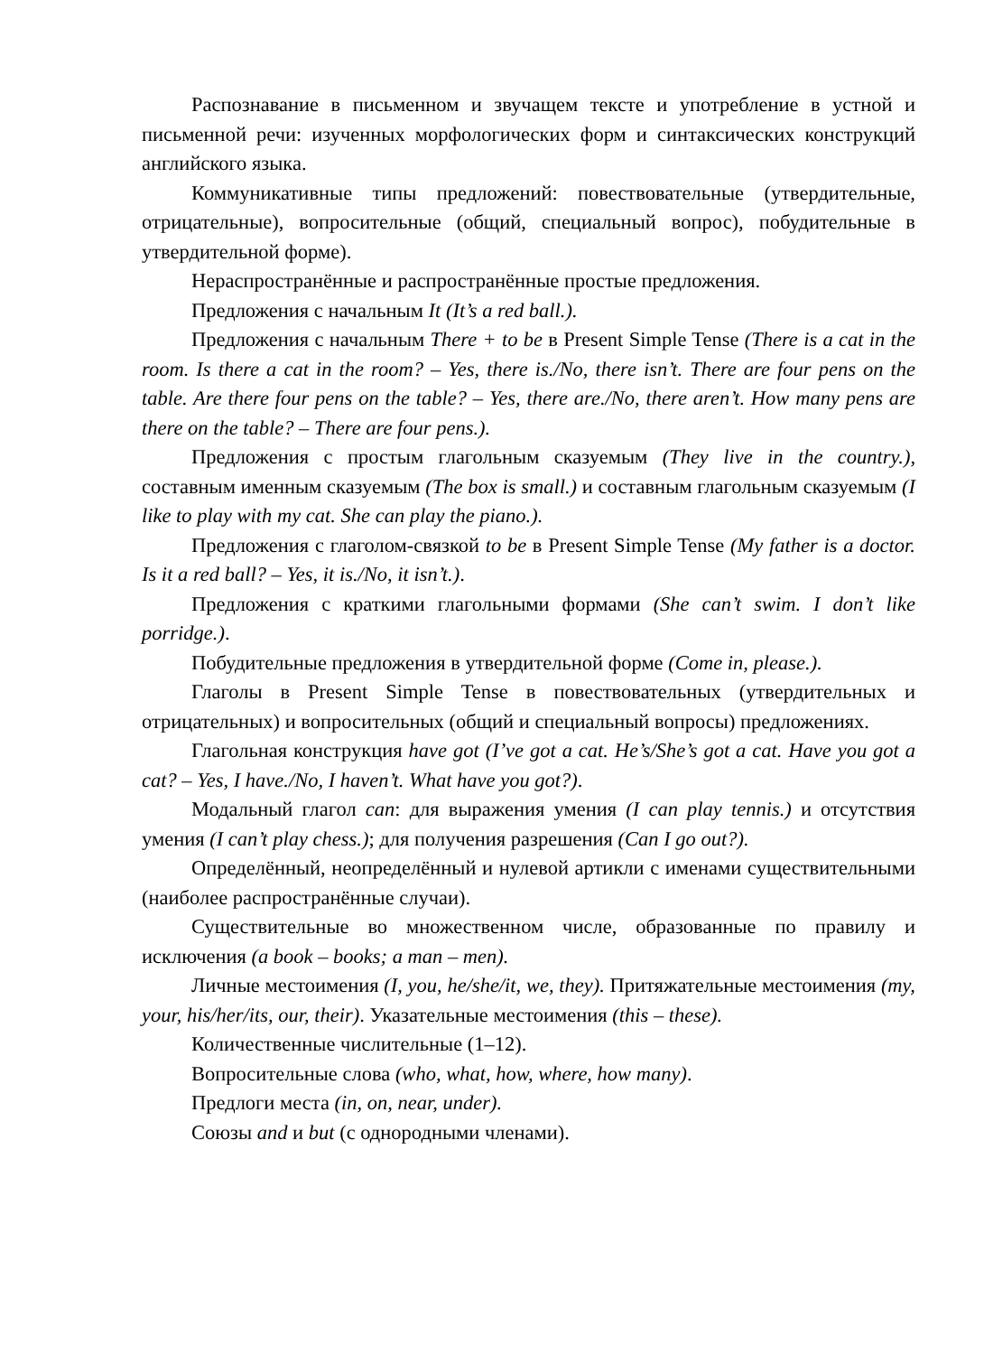Распознавание в письменном и звучащем тексте и употребление в устной и письменной речи: изученных морфологических форм и синтаксических конструкций английского языка.
Коммуникативные типы предложений: повествовательные (утвердительные, отрицательные), вопросительные (общий, специальный вопрос), побудительные в утвердительной форме).
Нераспространённые и распространённые простые предложения.
Предложения с начальным It (It’s a red ball.).
Предложения с начальным There + to be в Present Simple Tense (There is a cat in the room. Is there a cat in the room? – Yes, there is./No, there isn’t. There are four pens on the table. Are there four pens on the table? – Yes, there are./No, there aren’t. How many pens are there on the table? – There are four pens.).
Предложения с простым глагольным сказуемым (They live in the country.), составным именным сказуемым (The box is small.) и составным глагольным сказуемым (I like to play with my cat. She can play the piano.).
Предложения с глаголом-связкой to be в Present Simple Tense (My father is a doctor. Is it a red ball? – Yes, it is./No, it isn’t.).
Предложения с краткими глагольными формами (She can’t swim. I don’t like porridge.).
Побудительные предложения в утвердительной форме (Come in, please.).
Глаголы в Present Simple Tense в повествовательных (утвердительных и отрицательных) и вопросительных (общий и специальный вопросы) предложениях.
Глагольная конструкция have got (I’ve got a cat. He’s/She’s got a cat. Have you got a cat? – Yes, I have./No, I haven’t. What have you got?).
Модальный глагол can: для выражения умения (I can play tennis.) и отсутствия умения (I can’t play chess.); для получения разрешения (Can I go out?).
Определённый, неопределённый и нулевой артикли с именами существительными (наиболее распространённые случаи).
Существительные во множественном числе, образованные по правилу и исключения (a book – books; a man – men).
Личные местоимения (I, you, he/she/it, we, they). Притяжательные местоимения (my, your, his/her/its, our, their). Указательные местоимения (this – these).
Количественные числительные (1–12).
Вопросительные слова (who, what, how, where, how many).
Предлоги места (in, on, near, under).
Союзы and и but (с однородными членами).